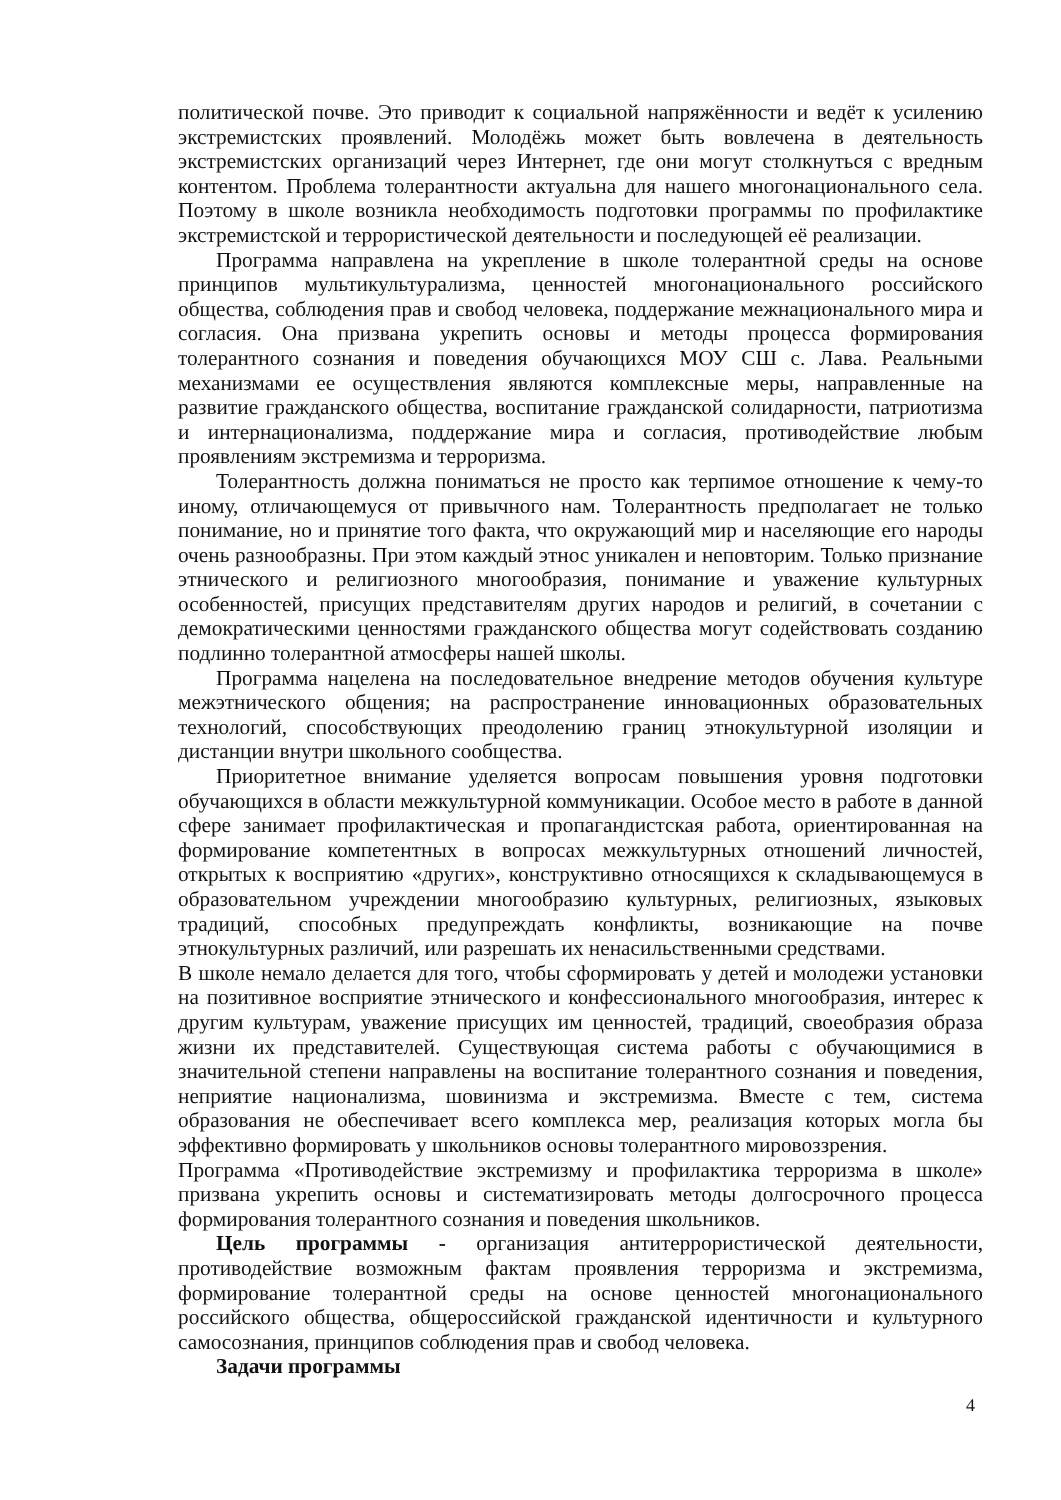политической почве. Это приводит к социальной напряжённости и ведёт к усилению экстремистских проявлений. Молодёжь может быть вовлечена в деятельность экстремистских организаций через Интернет, где они могут столкнуться с вредным контентом. Проблема толерантности актуальна для нашего многонационального села. Поэтому в школе возникла необходимость подготовки программы по профилактике экстремистской и террористической деятельности и последующей её реализации.
Программа направлена на укрепление в школе толерантной среды на основе принципов мультикультурализма, ценностей многонационального российского общества, соблюдения прав и свобод человека, поддержание межнационального мира и согласия. Она призвана укрепить основы и методы процесса формирования толерантного сознания и поведения обучающихся МОУ СШ с. Лава. Реальными механизмами ее осуществления являются комплексные меры, направленные на развитие гражданского общества, воспитание гражданской солидарности, патриотизма и интернационализма, поддержание мира и согласия, противодействие любым проявлениям экстремизма и терроризма.
Толерантность должна пониматься не просто как терпимое отношение к чему-то иному, отличающемуся от привычного нам. Толерантность предполагает не только понимание, но и принятие того факта, что окружающий мир и населяющие его народы очень разнообразны. При этом каждый этнос уникален и неповторим. Только признание этнического и религиозного многообразия, понимание и уважение культурных особенностей, присущих представителям других народов и религий, в сочетании с демократическими ценностями гражданского общества могут содействовать созданию подлинно толерантной атмосферы нашей школы.
Программа нацелена на последовательное внедрение методов обучения культуре межэтнического общения; на распространение инновационных образовательных технологий, способствующих преодолению границ этнокультурной изоляции и дистанции внутри школьного сообщества.
Приоритетное внимание уделяется вопросам повышения уровня подготовки обучающихся в области межкультурной коммуникации. Особое место в работе в данной сфере занимает профилактическая и пропагандистская работа, ориентированная на формирование компетентных в вопросах межкультурных отношений личностей, открытых к восприятию «других», конструктивно относящихся к складывающемуся в образовательном учреждении многообразию культурных, религиозных, языковых традиций, способных предупреждать конфликты, возникающие на почве этнокультурных различий, или разрешать их ненасильственными средствами.
В школе немало делается для того, чтобы сформировать у детей и молодежи установки на позитивное восприятие этнического и конфессионального многообразия, интерес к другим культурам, уважение присущих им ценностей, традиций, своеобразия образа жизни их представителей. Существующая система работы с обучающимися в значительной степени направлены на воспитание толерантного сознания и поведения, неприятие национализма, шовинизма и экстремизма. Вместе с тем, система образования не обеспечивает всего комплекса мер, реализация которых могла бы эффективно формировать у школьников основы толерантного мировоззрения.
Программа «Противодействие экстремизму и профилактика терроризма в школе» призвана укрепить основы и систематизировать методы долгосрочного процесса формирования толерантного сознания и поведения школьников.
Цель программы - организация антитеррористической деятельности, противодействие возможным фактам проявления терроризма и экстремизма, формирование толерантной среды на основе ценностей многонационального российского общества, общероссийской гражданской идентичности и культурного самосознания, принципов соблюдения прав и свобод человека.
Задачи программы
4